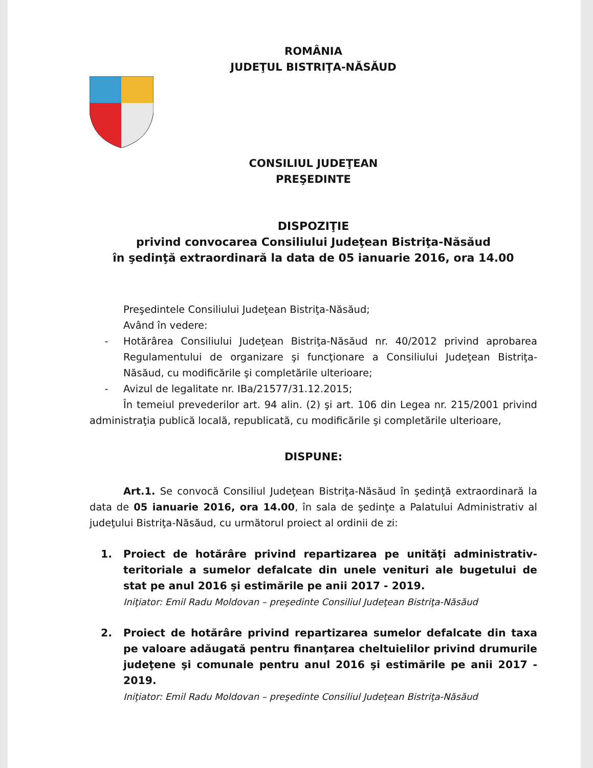ROMÂNIA
JUDEŢUL BISTRIŢA-NĂSĂUD
CONSILIUL JUDEŢEAN
PREŞEDINTE
DISPOZIŢIE
privind convocarea Consiliului Judeţean Bistriţa-Năsăud
în şedinţă extraordinară la data de 05 ianuarie 2016, ora 14.00
Preşedintele Consiliului Judeţean Bistriţa-Năsăud;
Având în vedere:
- Hotărârea Consiliului Judeţean Bistriţa-Năsăud nr. 40/2012 privind aprobarea Regulamentului de organizare şi funcţionare a Consiliului Judeţean Bistriţa-Năsăud, cu modificările şi completările ulterioare;
- Avizul de legalitate nr. IBa/21577/31.12.2015;
În temeiul prevederilor art. 94 alin. (2) şi art. 106 din Legea nr. 215/2001 privind administraţia publică locală, republicată, cu modificările şi completările ulterioare,
DISPUNE:
Art.1. Se convocă Consiliul Judeţean Bistriţa-Năsăud în şedinţă extraordinară la data de 05 ianuarie 2016, ora 14.00, în sala de şedinţe a Palatului Administrativ al judeţului Bistriţa-Năsăud, cu următorul proiect al ordinii de zi:
1. Proiect de hotărâre privind repartizarea pe unităţi administrativ-teritoriale a sumelor defalcate din unele venituri ale bugetului de stat pe anul 2016 şi estimările pe anii 2017 - 2019.
Iniţiator: Emil Radu Moldovan – preşedinte Consiliul Judeţean Bistriţa-Năsăud
2. Proiect de hotărâre privind repartizarea sumelor defalcate din taxa pe valoare adăugată pentru finanţarea cheltuielilor privind drumurile judeţene şi comunale pentru anul 2016 şi estimările pe anii 2017 - 2019.
Iniţiator: Emil Radu Moldovan – preşedinte Consiliul Judeţean Bistriţa-Năsăud